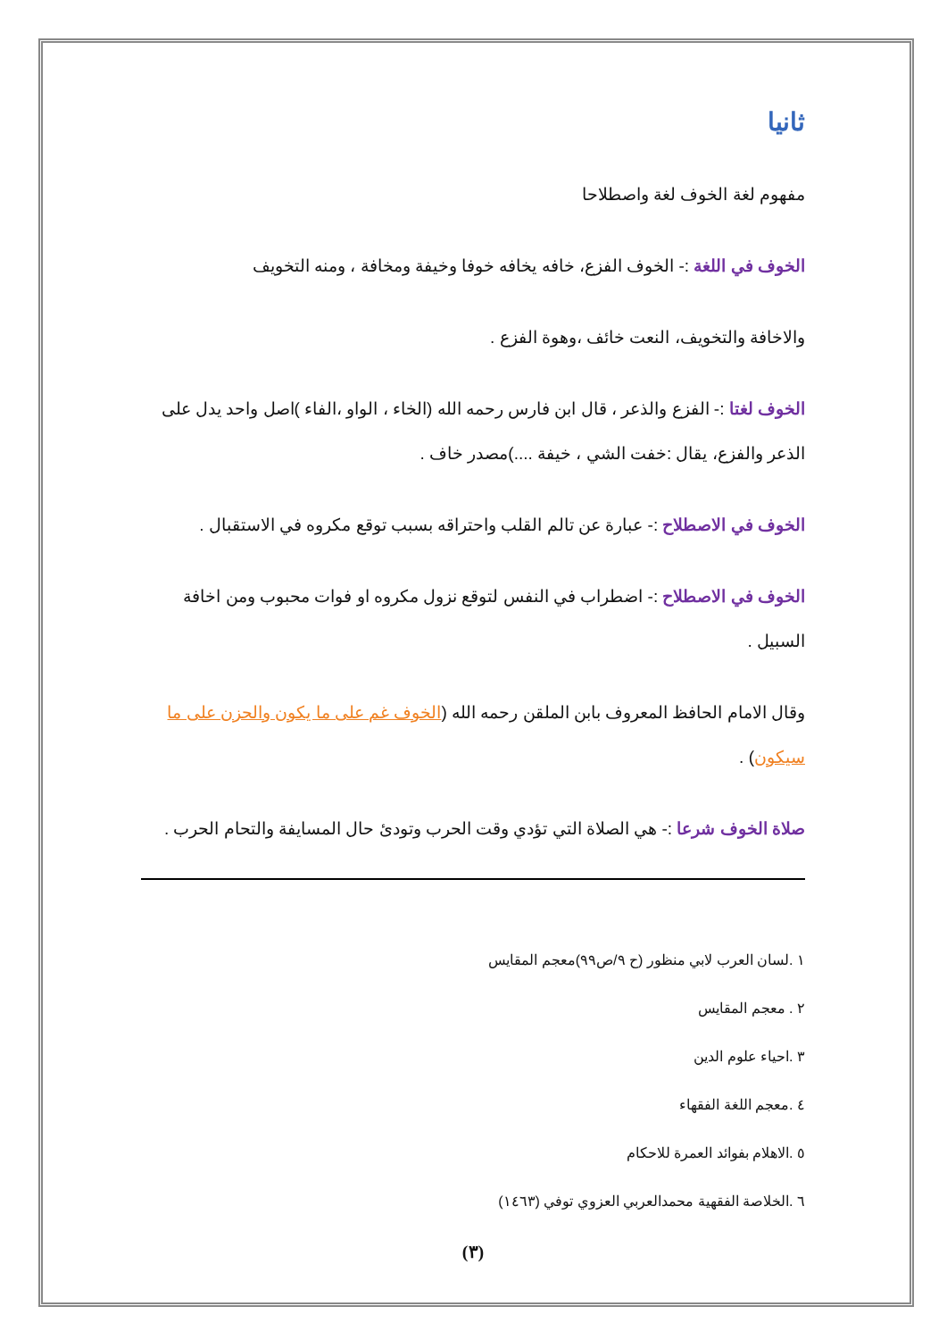ثانيا
مفهوم لغة الخوف لغة واصطلاحا
الخوف في اللغة :- الخوف الفزع، خافه يخافه خوفا وخيفة ومخافة ، ومنه التخويف
والاخافة والتخويف، النعت خائف ،وهوة الفزع .
الخوف لغتا :- الفزع والذعر ، قال ابن فارس رحمه الله (الخاء ، الواو ،الفاء )اصل واحد يدل على الذعر والفزع، يقال :خفت الشي ، خيفة ....)مصدر خاف .
الخوف في الاصطلاح :- عبارة عن تالم القلب واحتراقه بسبب توقع مكروه في الاستقبال .
الخوف في الاصطلاح :- اضطراب في النفس لتوقع نزول مكروه او فوات محبوب ومن اخافة السبيل .
وقال الامام الحافظ المعروف بابن الملقن رحمه الله (الخوف غم على ما يكون والحزن على ما سيكون) .
صلاة الخوف شرعا :- هي الصلاة التي تؤدي وقت الحرب وتودئ حال المسايفة والتحام الحرب .
١ .لسان العرب لابي منظور (ح ٩/ص٩٩)معجم المقايس
٢ . معجم المقايس
٣ .احياء علوم الدين
٤ .معجم اللغة الفقهاء
٥ .الاهلام بفوائد العمرة للاحكام
٦ .الخلاصة الفقهية محمدالعربي العزوي توفي (١٤٦٣)
(٣)